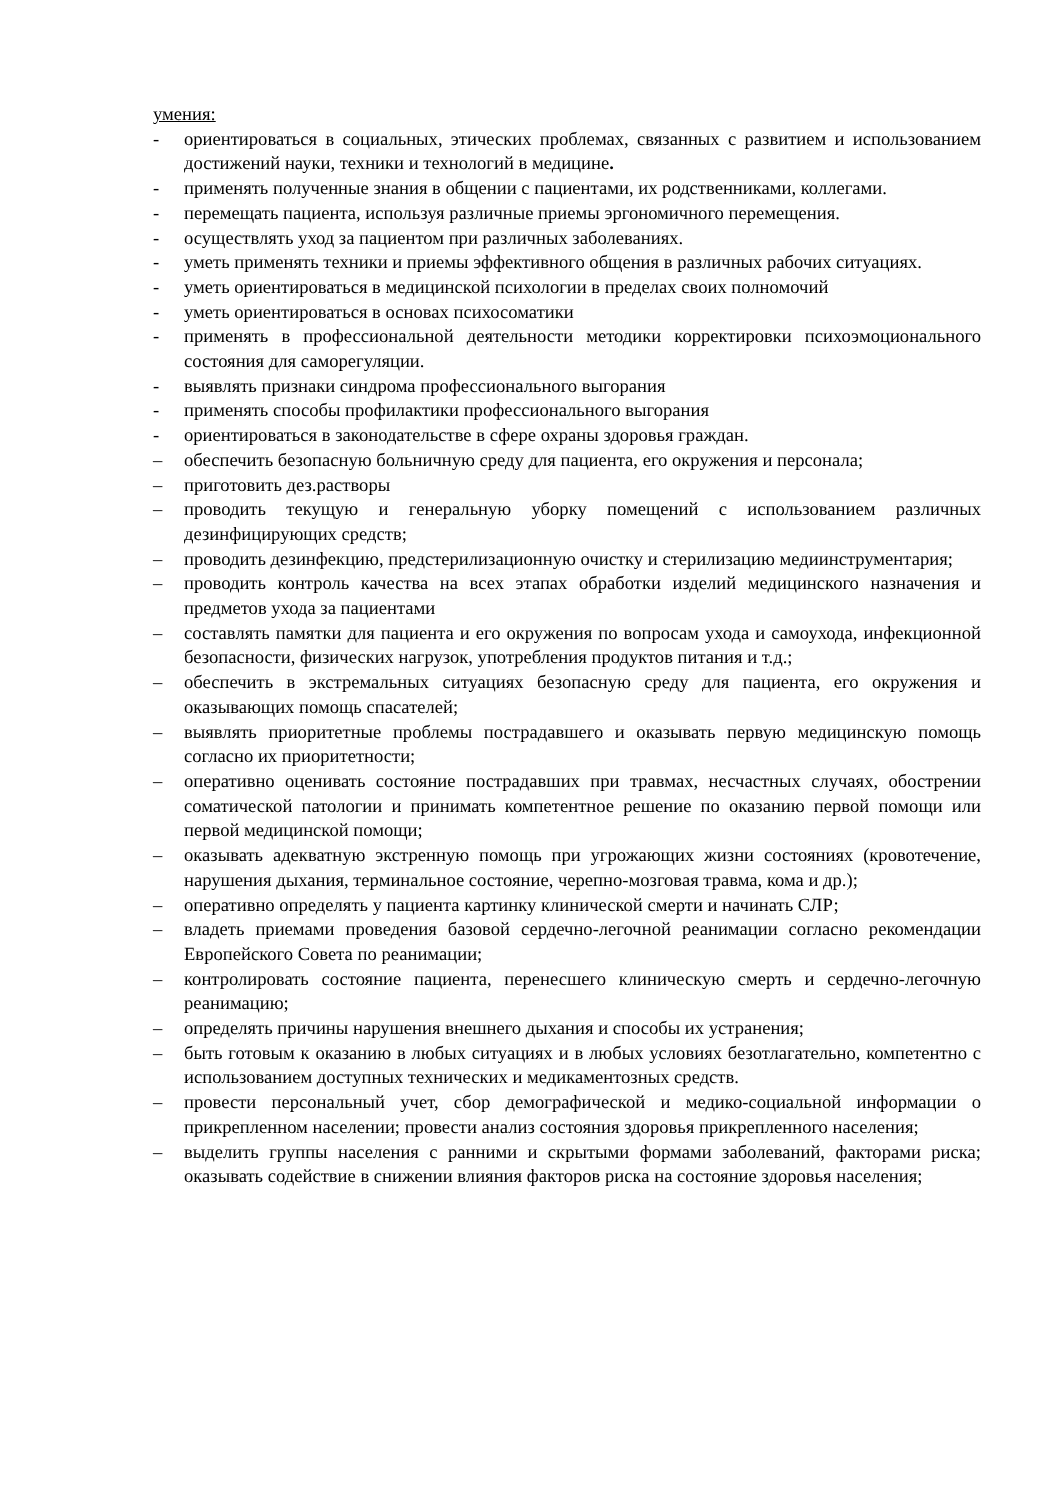умения:
- ориентироваться в социальных, этических проблемах, связанных с развитием и использованием достижений науки, техники и технологий в медицине.
- применять полученные знания в общении с пациентами, их родственниками, коллегами.
- перемещать пациента, используя различные приемы эргономичного перемещения.
- осуществлять уход за пациентом при различных заболеваниях.
- уметь применять техники и приемы эффективного общения в различных рабочих ситуациях.
- уметь ориентироваться в медицинской психологии в пределах своих полномочий
- уметь ориентироваться в основах психосоматики
- применять в профессиональной деятельности методики корректировки психоэмоционального состояния для саморегуляции.
- выявлять признаки синдрома профессионального выгорания
- применять способы профилактики профессионального выгорания
- ориентироваться в законодательстве в сфере охраны здоровья граждан.
– обеспечить безопасную больничную среду для пациента, его окружения и персонала;
– приготовить дез.растворы
– проводить текущую и генеральную уборку помещений с использованием различных дезинфицирующих средств;
– проводить дезинфекцию, предстерилизационную очистку и стерилизацию медиинструментария;
– проводить контроль качества на всех этапах обработки изделий медицинского назначения и предметов ухода за пациентами
– составлять памятки для пациента и его окружения по вопросам ухода и самоухода, инфекционной безопасности, физических нагрузок, употребления продуктов питания и т.д.;
– обеспечить в экстремальных ситуациях безопасную среду для пациента, его окружения и оказывающих помощь спасателей;
– выявлять приоритетные проблемы пострадавшего и оказывать первую медицинскую помощь согласно их приоритетности;
– оперативно оценивать состояние пострадавших при травмах, несчастных случаях, обострении соматической патологии и принимать компетентное решение по оказанию первой помощи или первой медицинской помощи;
– оказывать адекватную экстренную помощь при угрожающих жизни состояниях (кровотечение, нарушения дыхания, терминальное состояние, черепно-мозговая травма, кома и др.);
– оперативно определять у пациента картинку клинической смерти и начинать СЛР;
– владеть приемами проведения базовой сердечно-легочной реанимации согласно рекомендации Европейского Совета по реанимации;
– контролировать состояние пациента, перенесшего клиническую смерть и сердечно-легочную реанимацию;
– определять причины нарушения внешнего дыхания и способы их устранения;
– быть готовым к оказанию в любых ситуациях и в любых условиях безотлагательно, компетентно с использованием доступных технических и медикаментозных средств.
– провести персональный учет, сбор демографической и медико-социальной информации о прикрепленном населении; провести анализ состояния здоровья прикрепленного населения;
– выделить группы населения с ранними и скрытыми формами заболеваний, факторами риска; оказывать содействие в снижении влияния факторов риска на состояние здоровья населения;